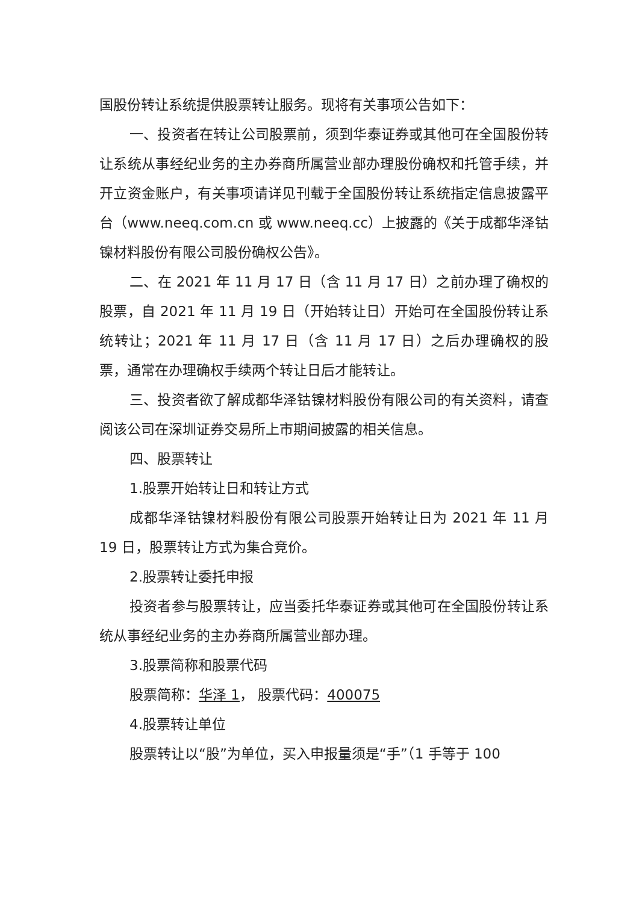国股份转让系统提供股票转让服务。现将有关事项公告如下：
一、投资者在转让公司股票前，须到华泰证券或其他可在全国股份转让系统从事经纪业务的主办券商所属营业部办理股份确权和托管手续，并开立资金账户，有关事项请详见刊载于全国股份转让系统指定信息披露平台（www.neeq.com.cn 或 www.neeq.cc）上披露的《关于成都华泽钴镍材料股份有限公司股份确权公告》。
二、在 2021 年 11 月 17 日（含 11 月 17 日）之前办理了确权的股票，自 2021 年 11 月 19 日（开始转让日）开始可在全国股份转让系统转让；2021 年 11 月 17 日（含 11 月 17 日）之后办理确权的股票，通常在办理确权手续两个转让日后才能转让。
三、投资者欲了解成都华泽钴镍材料股份有限公司的有关资料，请查阅该公司在深圳证券交易所上市期间披露的相关信息。
四、股票转让
1.股票开始转让日和转让方式
成都华泽钴镍材料股份有限公司股票开始转让日为 2021 年 11 月 19 日，股票转让方式为集合竞价。
2.股票转让委托申报
投资者参与股票转让，应当委托华泰证券或其他可在全国股份转让系统从事经纪业务的主办券商所属营业部办理。
3.股票简称和股票代码
股票简称：华泽 1， 股票代码：400075
4.股票转让单位
股票转让以“股”为单位，买入申报量须是“手”（1 手等于 100